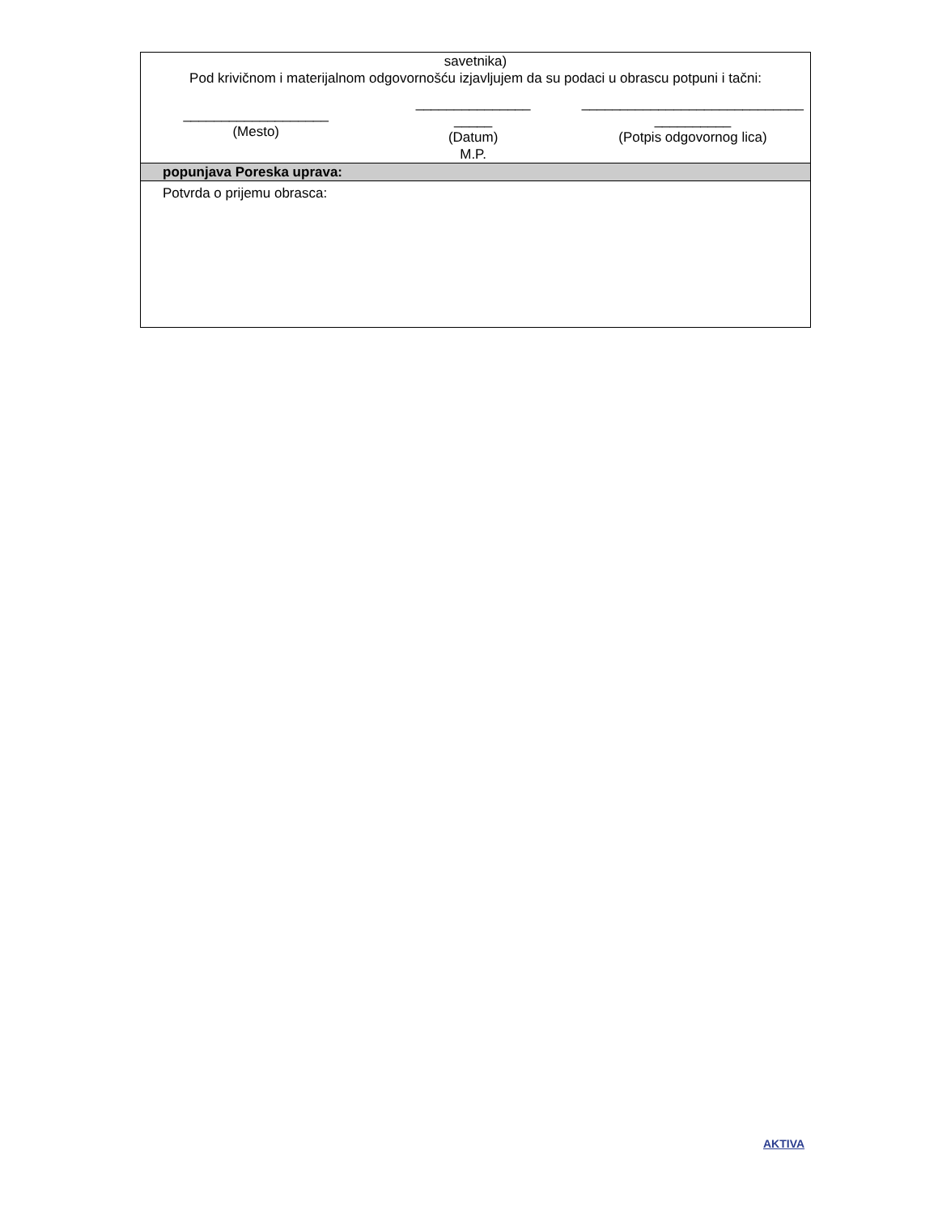| savetnika) Pod krivičnom i materijalnom odgovornošću izjavljujem da su podaci u obrascu potpuni i tačni: |
| ___________________ (Mesto) _______________ _____ (Datum) M.P. _____________________________ __________ (Potpis odgovornog lica) |
| popunjava Poreska uprava: |
| Potvrda o prijemu obrasca: |
AKTIVA